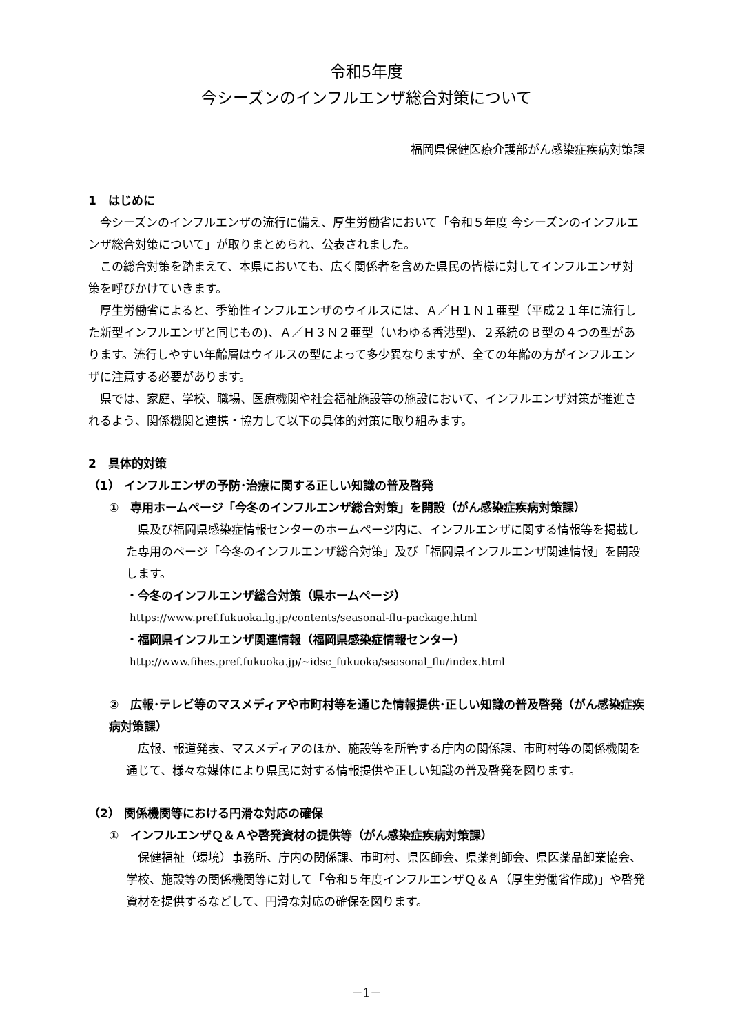令和5年度
今シーズンのインフルエンザ総合対策について
福岡県保健医療介護部がん感染症疾病対策課
1　はじめに
今シーズンのインフルエンザの流行に備え、厚生労働省において「令和５年度 今シーズンのインフルエンザ総合対策について」が取りまとめられ、公表されました。
この総合対策を踏まえて、本県においても、広く関係者を含めた県民の皆様に対してインフルエンザ対策を呼びかけていきます。
厚生労働省によると、季節性インフルエンザのウイルスには、Ａ／Ｈ１Ｎ１亜型（平成２１年に流行した新型インフルエンザと同じもの)、Ａ／Ｈ３Ｎ２亜型（いわゆる香港型)、２系統のＢ型の４つの型があります。流行しやすい年齢層はウイルスの型によって多少異なりますが、全ての年齢の方がインフルエンザに注意する必要があります。
県では、家庭、学校、職場、医療機関や社会福祉施設等の施設において、インフルエンザ対策が推進されるよう、関係機関と連携・協力して以下の具体的対策に取り組みます。
2　具体的対策
（1） インフルエンザの予防･治療に関する正しい知識の普及啓発
①　専用ホームページ「今冬のインフルエンザ総合対策」を開設（がん感染症疾病対策課）
県及び福岡県感染症情報センターのホームページ内に、インフルエンザに関する情報等を掲載した専用のページ「今冬のインフルエンザ総合対策」及び「福岡県インフルエンザ関連情報」を開設します。
・今冬のインフルエンザ総合対策（県ホームページ）
https://www.pref.fukuoka.lg.jp/contents/seasonal-flu-package.html
・福岡県インフルエンザ関連情報（福岡県感染症情報センター）
http://www.fihes.pref.fukuoka.jp/~idsc_fukuoka/seasonal_flu/index.html
②　広報･テレビ等のマスメディアや市町村等を通じた情報提供･正しい知識の普及啓発（がん感染症疾病対策課）
広報、報道発表、マスメディアのほか、施設等を所管する庁内の関係課、市町村等の関係機関を通じて、様々な媒体により県民に対する情報提供や正しい知識の普及啓発を図ります。
（2） 関係機関等における円滑な対応の確保
①　インフルエンザＱ＆Ａや啓発資材の提供等（がん感染症疾病対策課）
保健福祉（環境）事務所、庁内の関係課、市町村、県医師会、県薬剤師会、県医薬品卸業協会、学校、施設等の関係機関等に対して「令和５年度インフルエンザＱ＆Ａ（厚生労働省作成)」や啓発資材を提供するなどして、円滑な対応の確保を図ります。
－1－